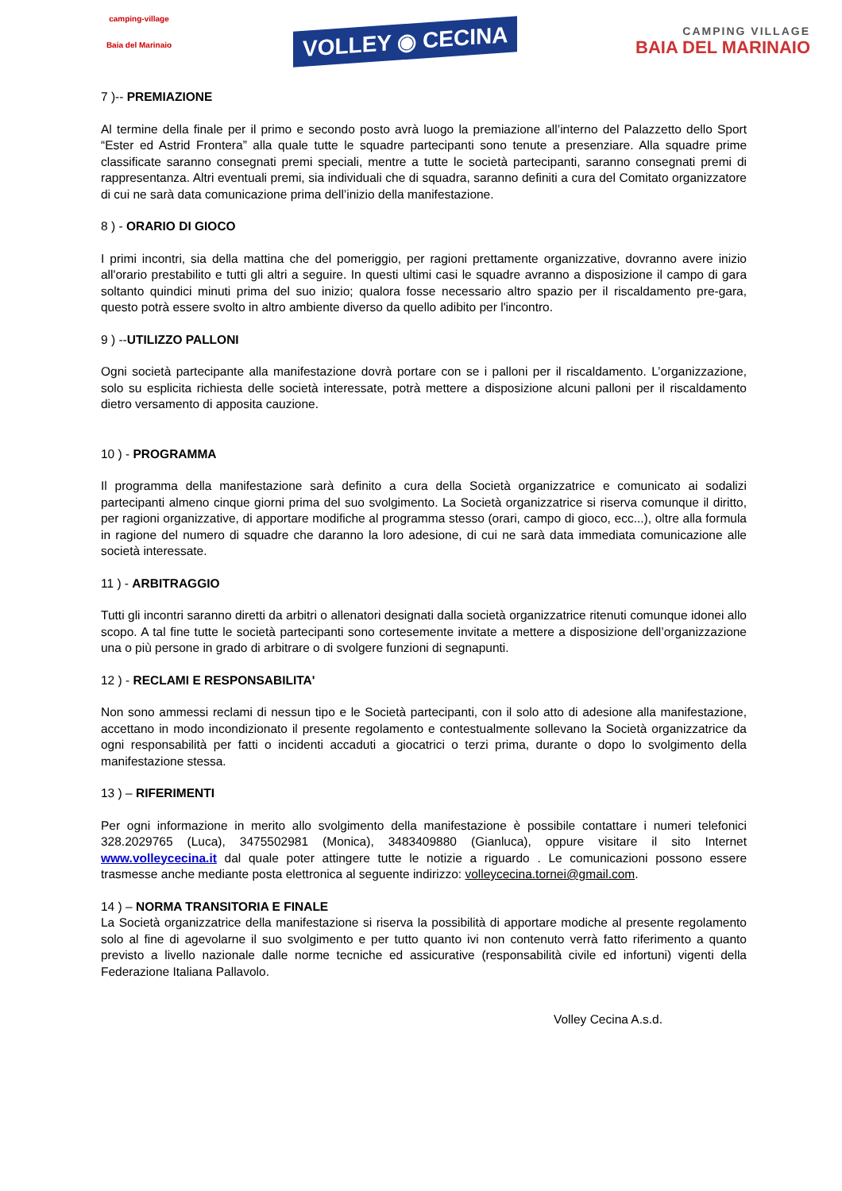camping-village
Baia del Marinaio
VOLLEY ◉ CECINA
CAMPING VILLAGE
BAIA DEL MARINAIO
7 )-- PREMIAZIONE
Al termine della finale per il primo e secondo posto avrà luogo la premiazione all’interno del Palazzetto dello Sport “Ester ed Astrid Frontera” alla quale tutte le squadre partecipanti sono tenute a presenziare. Alla squadre prime classificate saranno consegnati premi speciali, mentre a tutte le società partecipanti, saranno consegnati premi di rappresentanza. Altri eventuali premi, sia individuali che di squadra, saranno definiti a cura del Comitato organizzatore di cui ne sarà data comunicazione prima dell’inizio della manifestazione.
8 ) - ORARIO DI GIOCO
I primi incontri, sia della mattina che del pomeriggio, per ragioni prettamente organizzative, dovranno avere inizio all'orario prestabilito e tutti gli altri a seguire. In questi ultimi casi le squadre avranno a disposizione il campo di gara soltanto quindici minuti prima del suo inizio; qualora fosse necessario altro spazio per il riscaldamento pre-gara, questo potrà essere svolto in altro ambiente diverso da quello adibito per l'incontro.
9 ) --UTILIZZO PALLONI
Ogni società partecipante alla manifestazione dovrà portare con se i palloni per il riscaldamento. L’organizzazione, solo su esplicita richiesta delle società interessate, potrà mettere a disposizione alcuni palloni per il riscaldamento dietro versamento di apposita cauzione.
10 ) - PROGRAMMA
Il programma della manifestazione sarà definito a cura della Società organizzatrice e comunicato ai sodalizi partecipanti almeno cinque giorni prima del suo svolgimento. La Società organizzatrice si riserva comunque il diritto, per ragioni organizzative, di apportare modifiche al programma stesso (orari, campo di gioco, ecc...), oltre alla formula in ragione del numero di squadre che daranno la loro adesione, di cui ne sarà data immediata comunicazione alle società interessate.
11 ) - ARBITRAGGIO
Tutti gli incontri saranno diretti da arbitri o allenatori designati dalla società organizzatrice ritenuti comunque idonei allo scopo. A tal fine tutte le società partecipanti sono cortesemente invitate a mettere a disposizione dell’organizzazione una o più persone in grado di arbitrare o di svolgere funzioni di segnapunti.
12 ) - RECLAMI E RESPONSABILITA'
Non sono ammessi reclami di nessun tipo e le Società partecipanti, con il solo atto di adesione alla manifestazione, accettano in modo incondizionato il presente regolamento e contestualmente sollevano la Società organizzatrice da ogni responsabilità per fatti o incidenti accaduti a giocatrici o terzi prima, durante o dopo lo svolgimento della manifestazione stessa.
13 ) – RIFERIMENTI
Per ogni informazione in merito allo svolgimento della manifestazione è possibile contattare i numeri telefonici 328.2029765 (Luca), 3475502981 (Monica), 3483409880 (Gianluca), oppure visitare il sito Internet www.volleycecina.it dal quale poter attingere tutte le notizie a riguardo . Le comunicazioni possono essere trasmesse anche mediante posta elettronica al seguente indirizzo: volleycecina.tornei@gmail.com.
14 ) – NORMA TRANSITORIA E FINALE
La Società organizzatrice della manifestazione si riserva la possibilità di apportare modiche al presente regolamento solo al fine di agevolarne il suo svolgimento e per tutto quanto ivi non contenuto verrà fatto riferimento a quanto previsto a livello nazionale dalle norme tecniche ed assicurative (responsabilità civile ed infortuni) vigenti della Federazione Italiana Pallavolo.
Volley Cecina A.s.d.